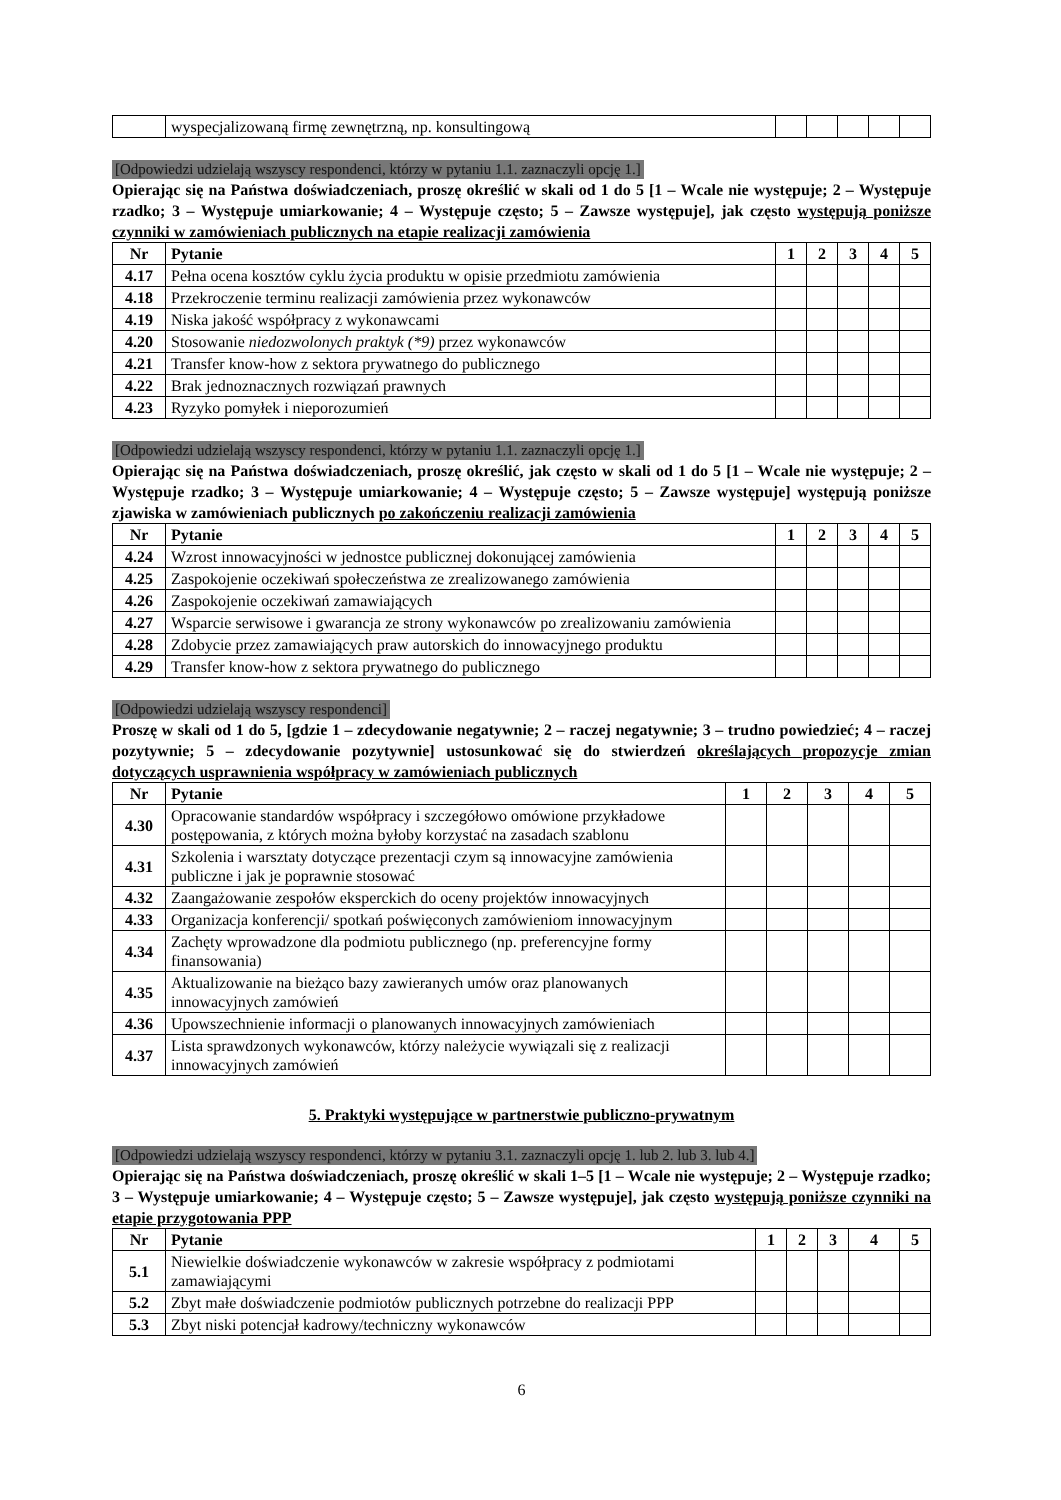| | wyspecjalizowaną firmę zewnętrzną, np. konsultingową | | | | | |
[Odpowiedzi udzielają wszyscy respondenci, którzy w pytaniu 1.1. zaznaczyli opcję 1.]
Opierając się na Państwa doświadczeniach, proszę określić w skali od 1 do 5 [1 – Wcale nie występuje; 2 – Występuje rzadko; 3 – Występuje umiarkowanie; 4 – Występuje często; 5 – Zawsze występuje], jak często występują poniższe czynniki w zamówieniach publicznych na etapie realizacji zamówienia
| Nr | Pytanie | 1 | 2 | 3 | 4 | 5 |
| --- | --- | --- | --- | --- | --- | --- |
| 4.17 | Pełna ocena kosztów cyklu życia produktu w opisie przedmiotu zamówienia | | | | | |
| 4.18 | Przekroczenie terminu realizacji zamówienia przez wykonawców | | | | | |
| 4.19 | Niska jakość współpracy z wykonawcami | | | | | |
| 4.20 | Stosowanie niedozwolonych praktyk (*9) przez wykonawców | | | | | |
| 4.21 | Transfer know-how z sektora prywatnego do publicznego | | | | | |
| 4.22 | Brak jednoznacznych rozwiązań prawnych | | | | | |
| 4.23 | Ryzyko pomyłek i nieporozumień | | | | | |
[Odpowiedzi udzielają wszyscy respondenci, którzy w pytaniu 1.1. zaznaczyli opcję 1.]
Opierając się na Państwa doświadczeniach, proszę określić, jak często w skali od 1 do 5 [1 – Wcale nie występuje; 2 – Występuje rzadko; 3 – Występuje umiarkowanie; 4 – Występuje często; 5 – Zawsze występuje] występują poniższe zjawiska w zamówieniach publicznych po zakończeniu realizacji zamówienia
| Nr | Pytanie | 1 | 2 | 3 | 4 | 5 |
| --- | --- | --- | --- | --- | --- | --- |
| 4.24 | Wzrost innowacyjności w jednostce publicznej dokonującej zamówienia | | | | | |
| 4.25 | Zaspokojenie oczekiwań społeczeństwa ze zrealizowanego zamówienia | | | | | |
| 4.26 | Zaspokojenie oczekiwań zamawiających | | | | | |
| 4.27 | Wsparcie serwisowe i gwarancja ze strony wykonawców po zrealizowaniu zamówienia | | | | | |
| 4.28 | Zdobycie przez zamawiających praw autorskich do innowacyjnego produktu | | | | | |
| 4.29 | Transfer know-how z sektora prywatnego do publicznego | | | | | |
[Odpowiedzi udzielają wszyscy respondenci]
Proszę w skali od 1 do 5, [gdzie 1 – zdecydowanie negatywnie; 2 – raczej negatywnie; 3 – trudno powiedzieć; 4 – raczej pozytywnie; 5 – zdecydowanie pozytywnie] ustosunkować się do stwierdzeń określających propozycje zmian dotyczących usprawnienia współpracy w zamówieniach publicznych
| Nr | Pytanie | 1 | 2 | 3 | 4 | 5 |
| --- | --- | --- | --- | --- | --- | --- |
| 4.30 | Opracowanie standardów współpracy i szczegółowo omówione przykładowe postępowania, z których można byłoby korzystać na zasadach szablonu | | | | | |
| 4.31 | Szkolenia i warsztaty dotyczące prezentacji czym są innowacyjne zamówienia publiczne i jak je poprawnie stosować | | | | | |
| 4.32 | Zaangażowanie zespołów eksperckich do oceny projektów innowacyjnych | | | | | |
| 4.33 | Organizacja konferencji/ spotkań poświęconych zamówieniom innowacyjnym | | | | | |
| 4.34 | Zachęty wprowadzone dla podmiotu publicznego (np. preferencyjne formy finansowania) | | | | | |
| 4.35 | Aktualizowanie na bieżąco bazy zawieranych umów oraz planowanych innowacyjnych zamówień | | | | | |
| 4.36 | Upowszechnienie informacji o planowanych innowacyjnych zamówieniach | | | | | |
| 4.37 | Lista sprawdzonych wykonawców, którzy należycie wywiązali się z realizacji innowacyjnych zamówień | | | | | |
5. Praktyki występujące w partnerstwie publiczno-prywatnym
[Odpowiedzi udzielają wszyscy respondenci, którzy w pytaniu 3.1. zaznaczyli opcję 1. lub 2. lub 3. lub 4.]
Opierając się na Państwa doświadczeniach, proszę określić w skali 1–5 [1 – Wcale nie występuje; 2 – Występuje rzadko; 3 – Występuje umiarkowanie; 4 – Występuje często; 5 – Zawsze występuje], jak często występują poniższe czynniki na etapie przygotowania PPP
| Nr | Pytanie | 1 | 2 | 3 | 4 | 5 |
| --- | --- | --- | --- | --- | --- | --- |
| 5.1 | Niewielkie doświadczenie wykonawców w zakresie współpracy z podmiotami zamawiającymi | | | | | |
| 5.2 | Zbyt małe doświadczenie podmiotów publicznych potrzebne do realizacji PPP | | | | | |
| 5.3 | Zbyt niski potencjał kadrowy/techniczny wykonawców | | | | | |
6